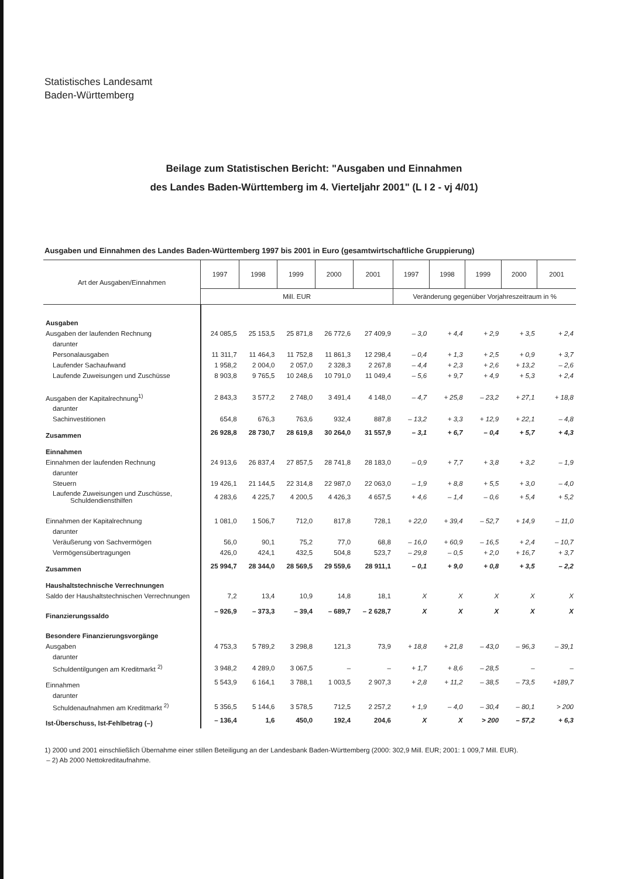Statistisches Landesamt
Baden-Württemberg
Beilage zum Statistischen Bericht: "Ausgaben und Einnahmen
des Landes Baden-Württemberg im 4. Vierteljahr 2001" (L I 2 - vj 4/01)
Ausgaben und Einnahmen des Landes Baden-Württemberg 1997 bis 2001 in Euro (gesamtwirtschaftliche Gruppierung)
| Art der Ausgaben/Einnahmen | 1997 | 1998 | 1999 | 2000 | 2001 | 1997 | 1998 | 1999 | 2000 | 2001 |
| --- | --- | --- | --- | --- | --- | --- | --- | --- | --- | --- |
| | Mill. EUR | | | | | Veränderung gegenüber Vorjahreszeitraum in % | | | | |
| Ausgaben | | | | | | | | | | |
| Ausgaben der laufenden Rechnung | 24 085,5 | 25 153,5 | 25 871,8 | 26 772,6 | 27 409,9 | – 3,0 | + 4,4 | + 2,9 | + 3,5 | + 2,4 |
| darunter | | | | | | | | | | |
| Personalausgaben | 11 311,7 | 11 464,3 | 11 752,8 | 11 861,3 | 12 298,4 | – 0,4 | + 1,3 | + 2,5 | + 0,9 | + 3,7 |
| Laufender Sachaufwand | 1 958,2 | 2 004,0 | 2 057,0 | 2 328,3 | 2 267,8 | – 4,4 | + 2,3 | + 2,6 | + 13,2 | – 2,6 |
| Laufende Zuweisungen und Zuschüsse | 8 903,8 | 9 765,5 | 10 248,6 | 10 791,0 | 11 049,4 | – 5,6 | + 9,7 | + 4,9 | + 5,3 | + 2,4 |
| Ausgaben der Kapitalrechnung<sup>1)</sup> | 2 843,3 | 3 577,2 | 2 748,0 | 3 491,4 | 4 148,0 | – 4,7 | + 25,8 | – 23,2 | + 27,1 | + 18,8 |
| darunter | | | | | | | | | | |
| Sachinvestitionen | 654,8 | 676,3 | 763,6 | 932,4 | 887,8 | – 13,2 | + 3,3 | + 12,9 | + 22,1 | – 4,8 |
| Zusammen | 26 928,8 | 28 730,7 | 28 619,8 | 30 264,0 | 31 557,9 | – 3,1 | + 6,7 | – 0,4 | + 5,7 | + 4,3 |
| Einnahmen | | | | | | | | | | |
| Einnahmen der laufenden Rechnung | 24 913,6 | 26 837,4 | 27 857,5 | 28 741,8 | 28 183,0 | – 0,9 | + 7,7 | + 3,8 | + 3,2 | – 1,9 |
| darunter | | | | | | | | | | |
| Steuern | 19 426,1 | 21 144,5 | 22 314,8 | 22 987,0 | 22 063,0 | – 1,9 | + 8,8 | + 5,5 | + 3,0 | – 4,0 |
| Laufende Zuweisungen und Zuschüsse, Schuldendiensthilfen | 4 283,6 | 4 225,7 | 4 200,5 | 4 426,3 | 4 657,5 | + 4,6 | – 1,4 | – 0,6 | + 5,4 | + 5,2 |
| Einnahmen der Kapitalrechnung | 1 081,0 | 1 506,7 | 712,0 | 817,8 | 728,1 | + 22,0 | + 39,4 | – 52,7 | + 14,9 | – 11,0 |
| darunter | | | | | | | | | | |
| Veräußerung von Sachvermögen | 56,0 | 90,1 | 75,2 | 77,0 | 68,8 | – 16,0 | + 60,9 | – 16,5 | + 2,4 | – 10,7 |
| Vermögensübertragungen | 426,0 | 424,1 | 432,5 | 504,8 | 523,7 | – 29,8 | – 0,5 | + 2,0 | + 16,7 | + 3,7 |
| Zusammen | 25 994,7 | 28 344,0 | 28 569,5 | 29 559,6 | 28 911,1 | – 0,1 | + 9,0 | + 0,8 | + 3,5 | – 2,2 |
| Haushaltstechnische Verrechnungen | | | | | | | | | | |
| Saldo der Haushaltstechnischen Verrechnungen | 7,2 | 13,4 | 10,9 | 14,8 | 18,1 | X | X | X | X | X |
| Finanzierungssaldo | – 926,9 | – 373,3 | – 39,4 | – 689,7 | – 2 628,7 | X | X | X | X | X |
| Besondere Finanzierungsvorgänge | | | | | | | | | | |
| Ausgaben | 4 753,3 | 5 789,2 | 3 298,8 | 121,3 | 73,9 | + 18,8 | + 21,8 | – 43,0 | – 96,3 | – 39,1 |
| darunter | | | | | | | | | | |
| Schuldentilgungen am Kreditmarkt <sup>2)</sup> | 3 948,2 | 4 289,0 | 3 067,5 | – | – | + 1,7 | + 8,6 | – 28,5 | – | – |
| Einnahmen | 5 543,9 | 6 164,1 | 3 788,1 | 1 003,5 | 2 907,3 | + 2,8 | + 11,2 | – 38,5 | – 73,5 | +189,7 |
| darunter | | | | | | | | | | |
| Schuldenaufnahmen am Kreditmarkt <sup>2)</sup> | 5 356,5 | 5 144,6 | 3 578,5 | 712,5 | 2 257,2 | + 1,9 | – 4,0 | – 30,4 | – 80,1 | > 200 |
| Ist-Überschuss, Ist-Fehlbetrag (–) | – 136,4 | 1,6 | 450,0 | 192,4 | 204,6 | X | X | > 200 | – 57,2 | + 6,3 |
1) 2000 und 2001 einschließlich Übernahme einer stillen Beteiligung an der Landesbank Baden-Württemberg (2000: 302,9 Mill. EUR; 2001: 1 009,7 Mill. EUR).
– 2) Ab 2000 Nettokreditaufnahme.